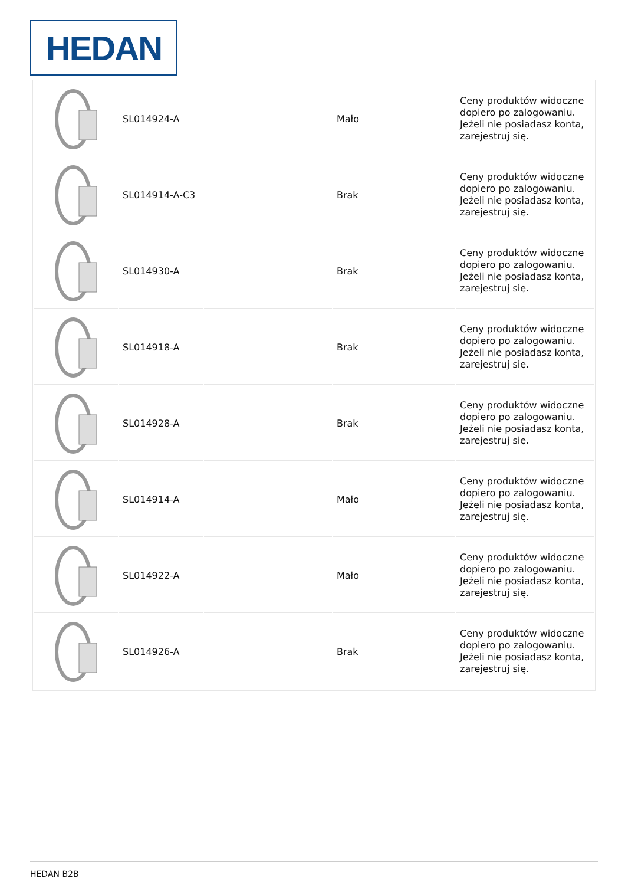HEDAN
| | SL014924-A | | Mało | Ceny produktów widoczne dopiero po zalogowaniu. Jeżeli nie posiadasz konta, zarejestruj się. |
| | SL014914-A-C3 | | Brak | Ceny produktów widoczne dopiero po zalogowaniu. Jeżeli nie posiadasz konta, zarejestruj się. |
| | SL014930-A | | Brak | Ceny produktów widoczne dopiero po zalogowaniu. Jeżeli nie posiadasz konta, zarejestruj się. |
| | SL014918-A | | Brak | Ceny produktów widoczne dopiero po zalogowaniu. Jeżeli nie posiadasz konta, zarejestruj się. |
| | SL014928-A | | Brak | Ceny produktów widoczne dopiero po zalogowaniu. Jeżeli nie posiadasz konta, zarejestruj się. |
| | SL014914-A | | Mało | Ceny produktów widoczne dopiero po zalogowaniu. Jeżeli nie posiadasz konta, zarejestruj się. |
| | SL014922-A | | Mało | Ceny produktów widoczne dopiero po zalogowaniu. Jeżeli nie posiadasz konta, zarejestruj się. |
| | SL014926-A | | Brak | Ceny produktów widoczne dopiero po zalogowaniu. Jeżeli nie posiadasz konta, zarejestruj się. |
HEDAN B2B